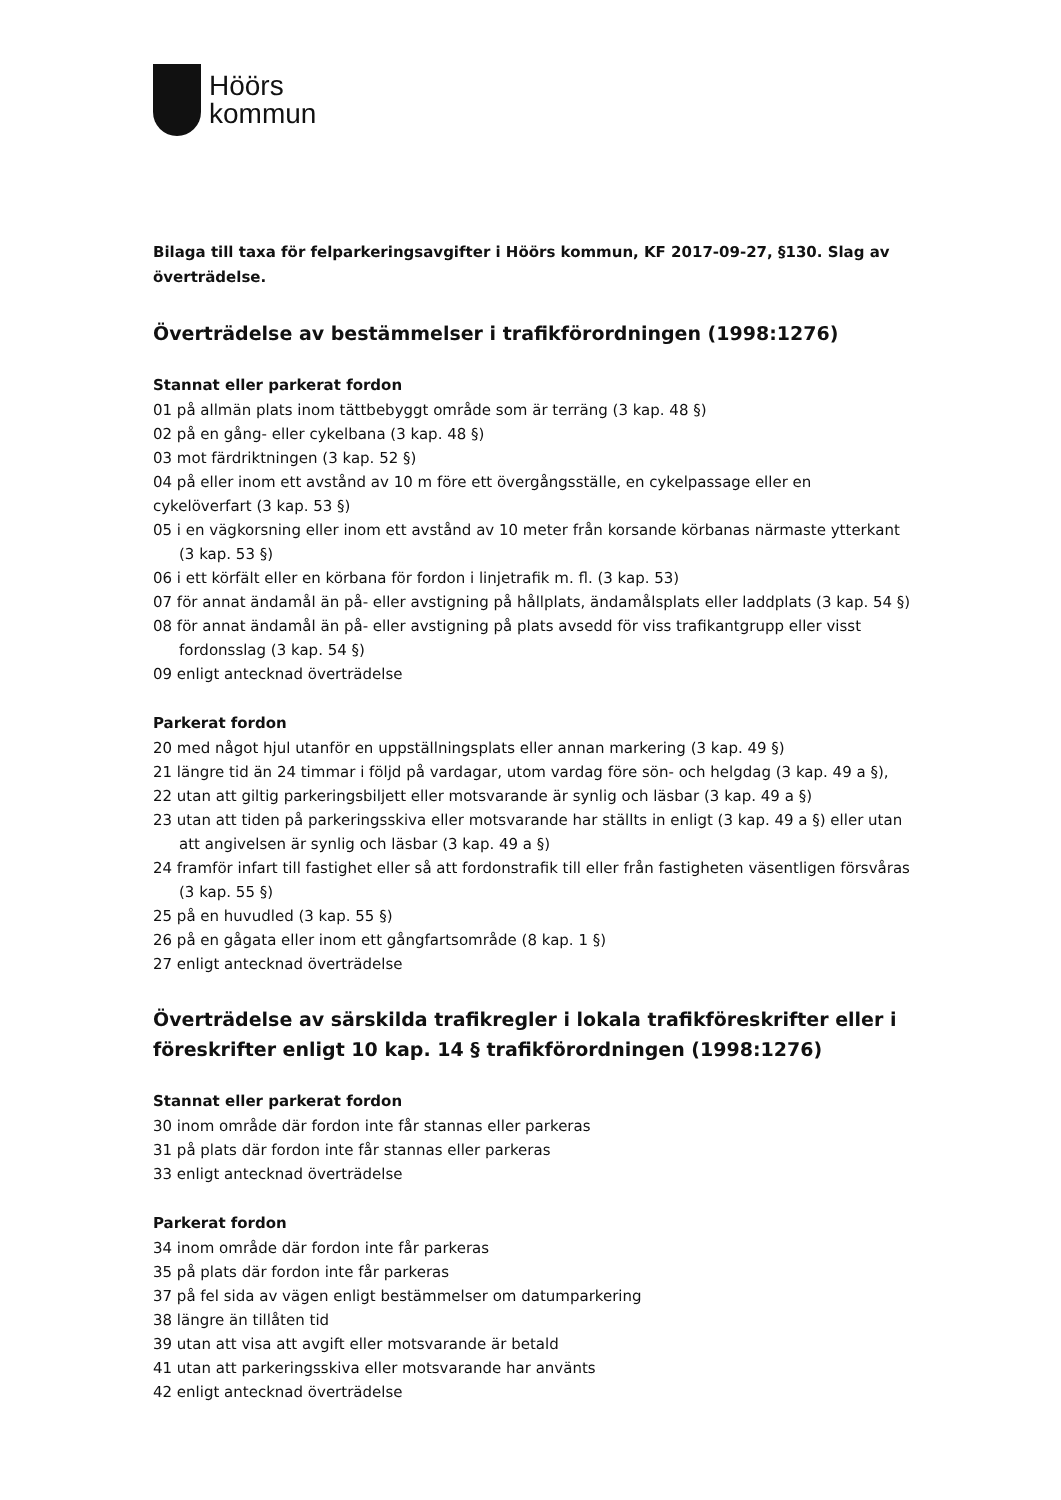Höörs
kommun
Bilaga till taxa för felparkeringsavgifter i Höörs kommun, KF 2017-09-27, §130. Slag av överträdelse.
Överträdelse av bestämmelser i trafikförordningen (1998:1276)
Stannat eller parkerat fordon
01 på allmän plats inom tättbebyggt område som är terräng (3 kap. 48 §)
02 på en gång- eller cykelbana (3 kap. 48 §)
03 mot färdriktningen (3 kap. 52 §)
04 på eller inom ett avstånd av 10 m före ett övergångsställe, en cykelpassage eller en cykelöverfart (3 kap. 53 §)
05 i en vägkorsning eller inom ett avstånd av 10 meter från korsande körbanas närmaste ytterkant (3 kap. 53 §)
06 i ett körfält eller en körbana för fordon i linjetrafik m. fl. (3 kap. 53)
07 för annat ändamål än på- eller avstigning på hållplats, ändamålsplats eller laddplats (3 kap. 54 §)
08 för annat ändamål än på- eller avstigning på plats avsedd för viss trafikantgrupp eller visst fordonsslag (3 kap. 54 §)
09 enligt antecknad överträdelse
Parkerat fordon
20 med något hjul utanför en uppställningsplats eller annan markering (3 kap. 49 §)
21 längre tid än 24 timmar i följd på vardagar, utom vardag före sön- och helgdag (3 kap. 49 a §),
22 utan att giltig parkeringsbiljett eller motsvarande är synlig och läsbar (3 kap. 49 a §)
23 utan att tiden på parkeringsskiva eller motsvarande har ställts in enligt (3 kap. 49 a §) eller utan att angivelsen är synlig och läsbar (3 kap. 49 a §)
24 framför infart till fastighet eller så att fordonstrafik till eller från fastigheten väsentligen försvåras (3 kap. 55 §)
25 på en huvudled (3 kap. 55 §)
26 på en gågata eller inom ett gångfartsområde (8 kap. 1 §)
27 enligt antecknad överträdelse
Överträdelse av särskilda trafikregler i lokala trafikföreskrifter eller i föreskrifter enligt 10 kap. 14 § trafikförordningen (1998:1276)
Stannat eller parkerat fordon
30 inom område där fordon inte får stannas eller parkeras
31 på plats där fordon inte får stannas eller parkeras
33 enligt antecknad överträdelse
Parkerat fordon
34 inom område där fordon inte får parkeras
35 på plats där fordon inte får parkeras
37 på fel sida av vägen enligt bestämmelser om datumparkering
38 längre än tillåten tid
39 utan att visa att avgift eller motsvarande är betald
41 utan att parkeringsskiva eller motsvarande har använts
42 enligt antecknad överträdelse